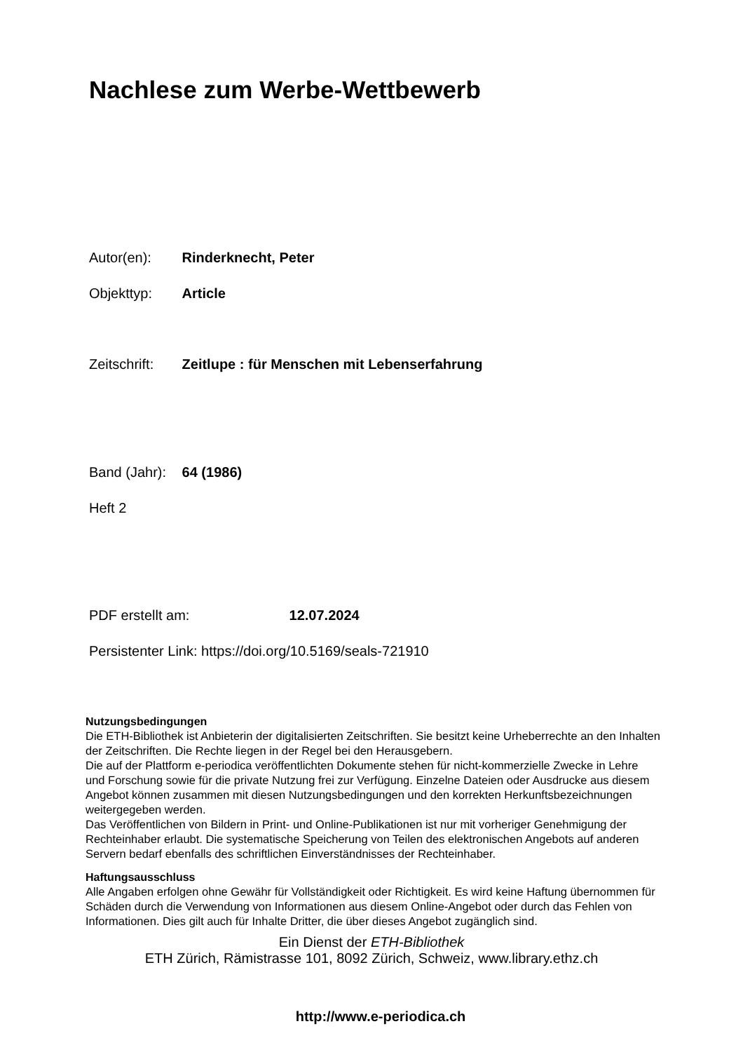Nachlese zum Werbe-Wettbewerb
Autor(en): Rinderknecht, Peter
Objekttyp: Article
Zeitschrift: Zeitlupe : für Menschen mit Lebenserfahrung
Band (Jahr): 64 (1986)
Heft 2
PDF erstellt am: 12.07.2024
Persistenter Link: https://doi.org/10.5169/seals-721910
Nutzungsbedingungen
Die ETH-Bibliothek ist Anbieterin der digitalisierten Zeitschriften. Sie besitzt keine Urheberrechte an den Inhalten der Zeitschriften. Die Rechte liegen in der Regel bei den Herausgebern.
Die auf der Plattform e-periodica veröffentlichten Dokumente stehen für nicht-kommerzielle Zwecke in Lehre und Forschung sowie für die private Nutzung frei zur Verfügung. Einzelne Dateien oder Ausdrucke aus diesem Angebot können zusammen mit diesen Nutzungsbedingungen und den korrekten Herkunftsbezeichnungen weitergegeben werden.
Das Veröffentlichen von Bildern in Print- und Online-Publikationen ist nur mit vorheriger Genehmigung der Rechteinhaber erlaubt. Die systematische Speicherung von Teilen des elektronischen Angebots auf anderen Servern bedarf ebenfalls des schriftlichen Einverständnisses der Rechteinhaber.
Haftungsausschluss
Alle Angaben erfolgen ohne Gewähr für Vollständigkeit oder Richtigkeit. Es wird keine Haftung übernommen für Schäden durch die Verwendung von Informationen aus diesem Online-Angebot oder durch das Fehlen von Informationen. Dies gilt auch für Inhalte Dritter, die über dieses Angebot zugänglich sind.
Ein Dienst der ETH-Bibliothek
ETH Zürich, Rämistrasse 101, 8092 Zürich, Schweiz, www.library.ethz.ch
http://www.e-periodica.ch